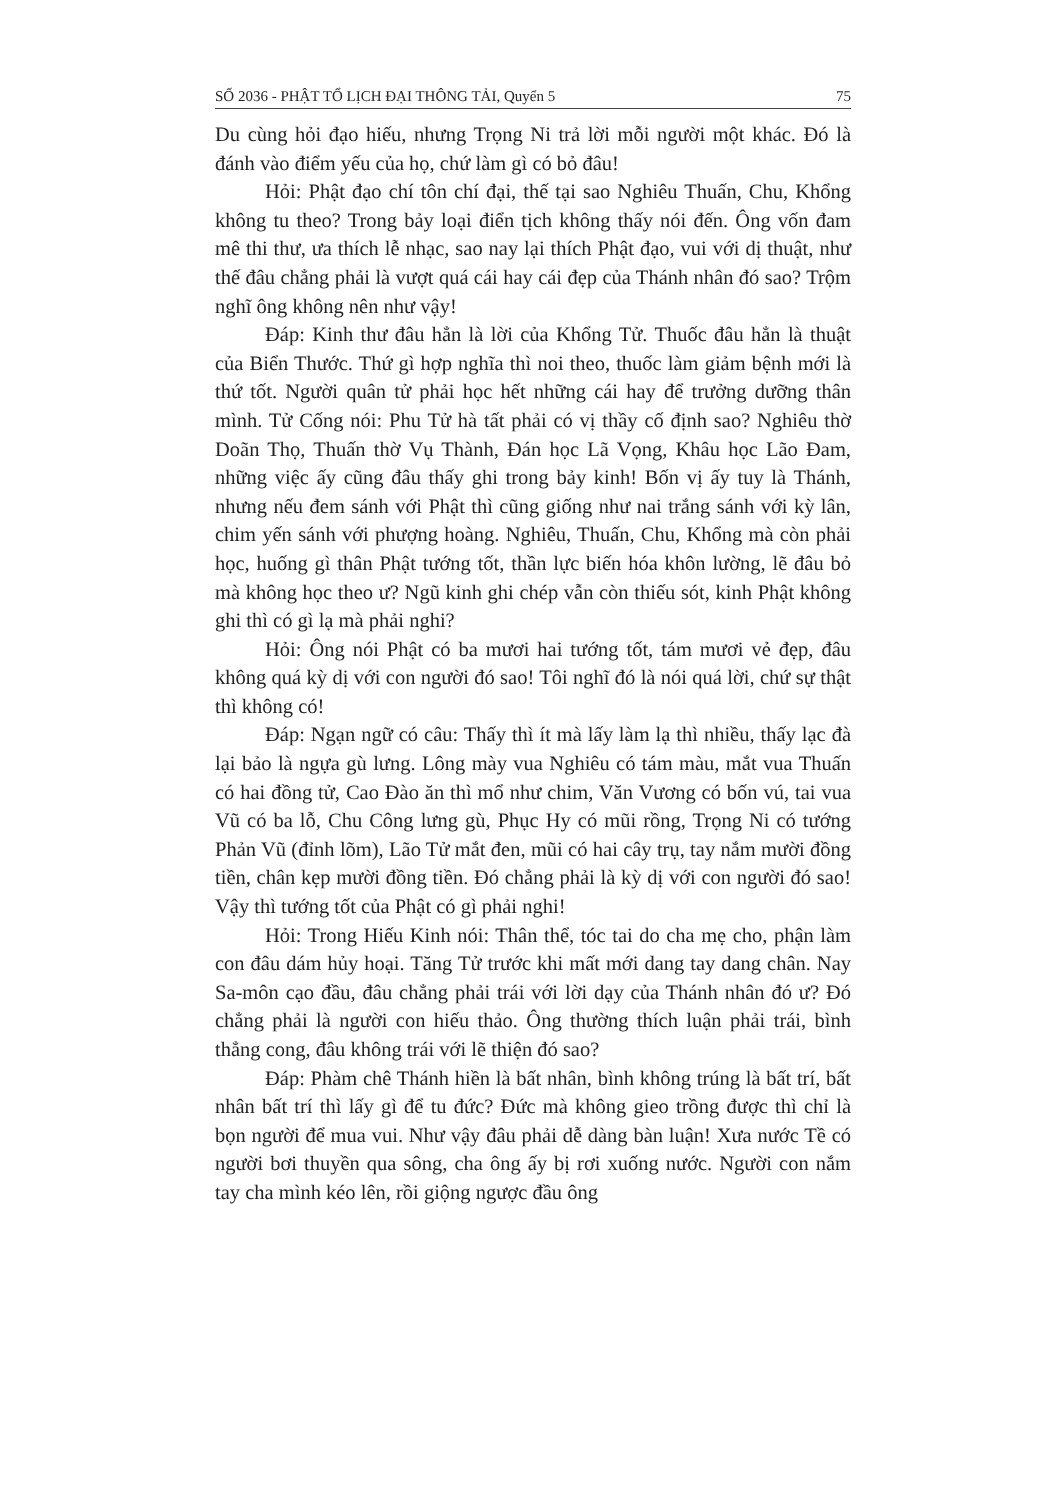SỐ 2036 - PHẬT TỔ LỊCH ĐẠI THÔNG TẢI, Quyển 5 75
Du cùng hỏi đạo hiếu, nhưng Trọng Ni trả lời mỗi người một khác. Đó là đánh vào điểm yếu của họ, chứ làm gì có bỏ đâu!
Hỏi: Phật đạo chí tôn chí đại, thế tại sao Nghiêu Thuấn, Chu, Khổng không tu theo? Trong bảy loại điển tịch không thấy nói đến. Ông vốn đam mê thi thư, ưa thích lễ nhạc, sao nay lại thích Phật đạo, vui với dị thuật, như thế đâu chẳng phải là vượt quá cái hay cái đẹp của Thánh nhân đó sao? Trộm nghĩ ông không nên như vậy!
Đáp: Kinh thư đâu hẳn là lời của Khổng Tử. Thuốc đâu hẳn là thuật của Biển Thước. Thứ gì hợp nghĩa thì noi theo, thuốc làm giảm bệnh mới là thứ tốt. Người quân tử phải học hết những cái hay để trưởng dưỡng thân mình. Tử Cống nói: Phu Tử hà tất phải có vị thầy cố định sao? Nghiêu thờ Doãn Thọ, Thuấn thờ Vụ Thành, Đán học Lã Vọng, Khâu học Lão Đam, những việc ấy cũng đâu thấy ghi trong bảy kinh! Bốn vị ấy tuy là Thánh, nhưng nếu đem sánh với Phật thì cũng giống như nai trắng sánh với kỳ lân, chim yến sánh với phượng hoàng. Nghiêu, Thuấn, Chu, Khổng mà còn phải học, huống gì thân Phật tướng tốt, thần lực biến hóa khôn lường, lẽ đâu bỏ mà không học theo ư? Ngũ kinh ghi chép vẫn còn thiếu sót, kinh Phật không ghi thì có gì lạ mà phải nghi?
Hỏi: Ông nói Phật có ba mươi hai tướng tốt, tám mươi vẻ đẹp, đâu không quá kỳ dị với con người đó sao! Tôi nghĩ đó là nói quá lời, chứ sự thật thì không có!
Đáp: Ngạn ngữ có câu: Thấy thì ít mà lấy làm lạ thì nhiều, thấy lạc đà lại bảo là ngựa gù lưng. Lông mày vua Nghiêu có tám màu, mắt vua Thuấn có hai đồng tử, Cao Đào ăn thì mổ như chim, Văn Vương có bốn vú, tai vua Vũ có ba lỗ, Chu Công lưng gù, Phục Hy có mũi rồng, Trọng Ni có tướng Phản Vũ (đỉnh lõm), Lão Tử mắt đen, mũi có hai cây trụ, tay nắm mười đồng tiền, chân kẹp mười đồng tiền. Đó chẳng phải là kỳ dị với con người đó sao! Vậy thì tướng tốt của Phật có gì phải nghi!
Hỏi: Trong Hiếu Kinh nói: Thân thể, tóc tai do cha mẹ cho, phận làm con đâu dám hủy hoại. Tăng Tử trước khi mất mới dang tay dang chân. Nay Sa-môn cạo đầu, đâu chẳng phải trái với lời dạy của Thánh nhân đó ư? Đó chẳng phải là người con hiếu thảo. Ông thường thích luận phải trái, bình thẳng cong, đâu không trái với lẽ thiện đó sao?
Đáp: Phàm chê Thánh hiền là bất nhân, bình không trúng là bất trí, bất nhân bất trí thì lấy gì để tu đức? Đức mà không gieo trồng được thì chỉ là bọn người để mua vui. Như vậy đâu phải dễ dàng bàn luận! Xưa nước Tề có người bơi thuyền qua sông, cha ông ấy bị rơi xuống nước. Người con nắm tay cha mình kéo lên, rồi giộng ngược đầu ông